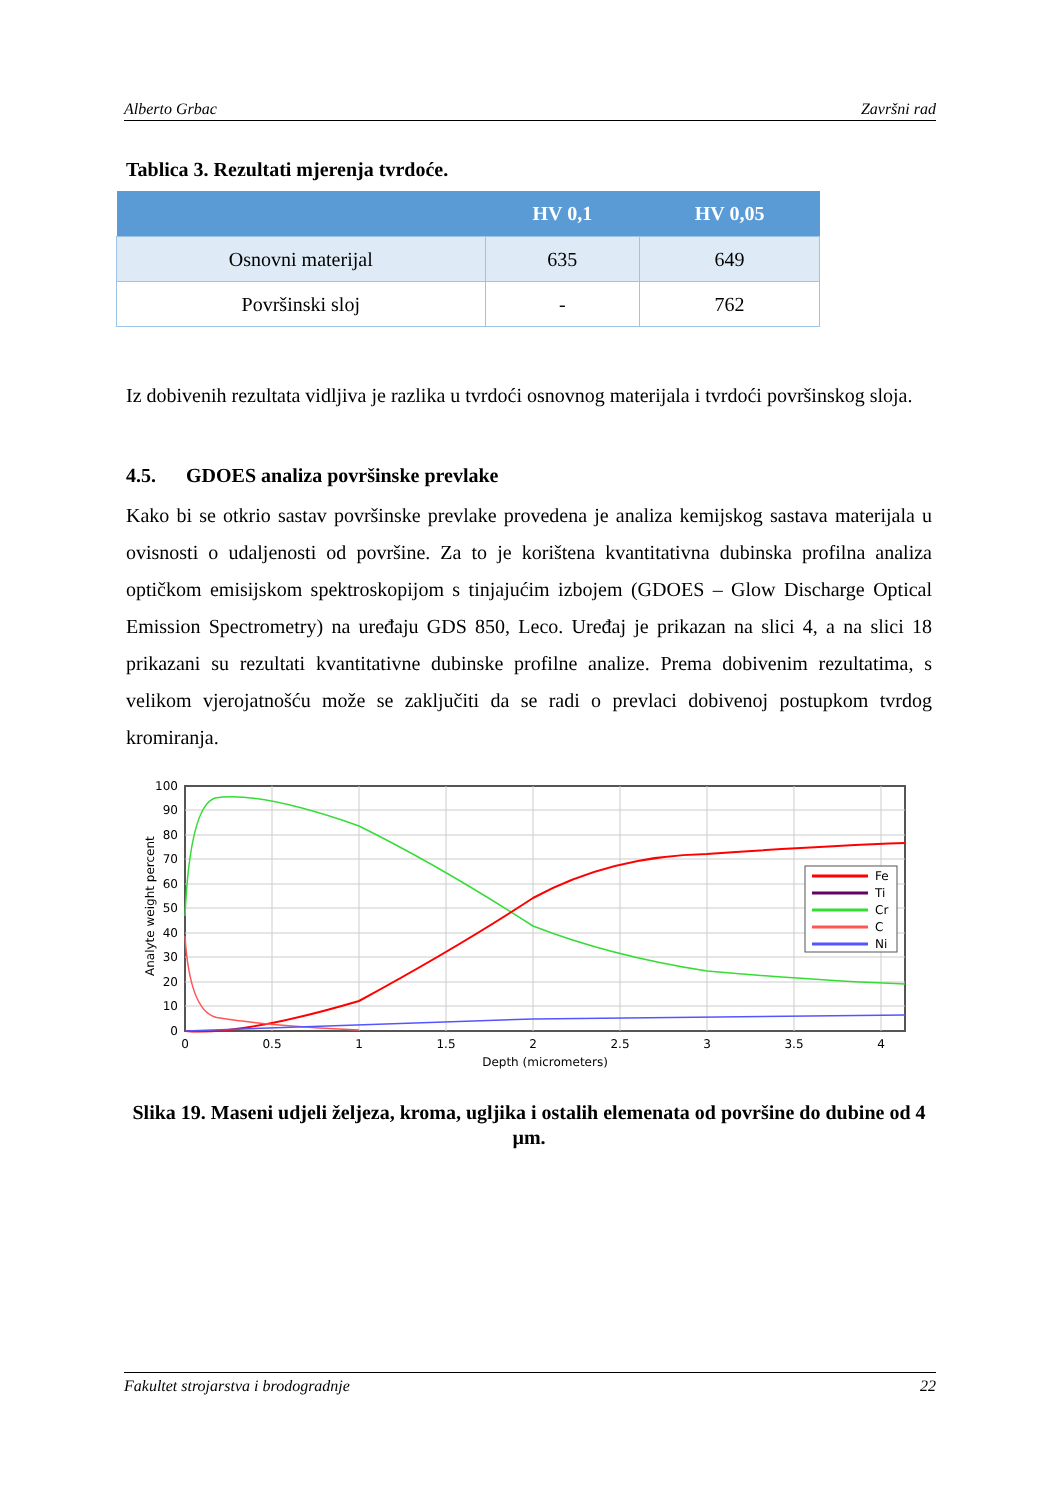Alberto Grbac Završni rad
Tablica 3. Rezultati mjerenja tvrdoće.
| | HV 0,1 | HV 0,05 |
| --- | --- | --- |
| Osnovni materijal | 635 | 649 |
| Površinski sloj | - | 762 |
Iz dobivenih rezultata vidljiva je razlika u tvrdoći osnovnog materijala i tvrdoći površinskog sloja.
4.5. GDOES analiza površinske prevlake
Kako bi se otkrio sastav površinske prevlake provedena je analiza kemijskog sastava materijala u ovisnosti o udaljenosti od površine. Za to je korištena kvantitativna dubinska profilna analiza optičkom emisijskom spektroskopijom s tinjajućim izbojem (GDOES – Glow Discharge Optical Emission Spectrometry) na uređaju GDS 850, Leco. Uređaj je prikazan na slici 4, a na slici 18 prikazani su rezultati kvantitativne dubinske profilne analize. Prema dobivenim rezultatima, s velikom vjerojatnošću može se zaključiti da se radi o prevlaci dobivenoj postupkom tvrdog kromiranja.
100
90
80
70
60
50
40
30
20
10
0
0
0.5
1
1.5
2
2.5
3
3.5
4
Depth (micrometers)
Analyte weight percent
Fe
Ti
Cr
C
Ni
Slika 19. Maseni udjeli željeza, kroma, ugljika i ostalih elemenata od površine do dubine od 4 µm.
Fakultet strojarstva i brodogradnje 22